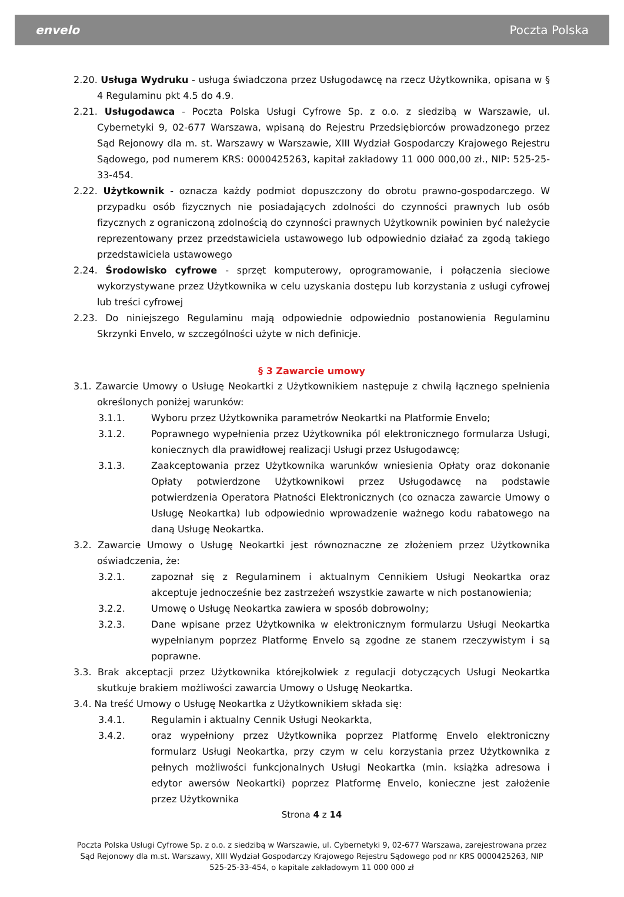envelo Poczta Polska
2.20. Usługa Wydruku - usługa świadczona przez Usługodawcę na rzecz Użytkownika, opisana w § 4 Regulaminu pkt 4.5 do 4.9.
2.21. Usługodawca - Poczta Polska Usługi Cyfrowe Sp. z o.o. z siedzibą w Warszawie, ul. Cybernetyki 9, 02-677 Warszawa, wpisaną do Rejestru Przedsiębiorców prowadzonego przez Sąd Rejonowy dla m. st. Warszawy w Warszawie, XIII Wydział Gospodarczy Krajowego Rejestru Sądowego, pod numerem KRS: 0000425263, kapitał zakładowy 11 000 000,00 zł., NIP: 525-25-33-454.
2.22. Użytkownik - oznacza każdy podmiot dopuszczony do obrotu prawno-gospodarczego. W przypadku osób fizycznych nie posiadających zdolności do czynności prawnych lub osób fizycznych z ograniczoną zdolnością do czynności prawnych Użytkownik powinien być należycie reprezentowany przez przedstawiciela ustawowego lub odpowiednio działać za zgodą takiego przedstawiciela ustawowego
2.24. Środowisko cyfrowe - sprzęt komputerowy, oprogramowanie, i połączenia sieciowe wykorzystywane przez Użytkownika w celu uzyskania dostępu lub korzystania z usługi cyfrowej lub treści cyfrowej
2.23. Do niniejszego Regulaminu mają odpowiednie odpowiednio postanowienia Regulaminu Skrzynki Envelo, w szczególności użyte w nich definicje.
§ 3 Zawarcie umowy
3.1. Zawarcie Umowy o Usługę Neokartki z Użytkownikiem następuje z chwilą łącznego spełnienia określonych poniżej warunków:
3.1.1. Wyboru przez Użytkownika parametrów Neokartki na Platformie Envelo;
3.1.2. Poprawnego wypełnienia przez Użytkownika pól elektronicznego formularza Usługi, koniecznych dla prawidłowej realizacji Usługi przez Usługodawcę;
3.1.3. Zaakceptowania przez Użytkownika warunków wniesienia Opłaty oraz dokonanie Opłaty potwierdzone Użytkownikowi przez Usługodawcę na podstawie potwierdzenia Operatora Płatności Elektronicznych (co oznacza zawarcie Umowy o Usługę Neokartka) lub odpowiednio wprowadzenie ważnego kodu rabatowego na daną Usługę Neokartka.
3.2. Zawarcie Umowy o Usługę Neokartki jest równoznaczne ze złożeniem przez Użytkownika oświadczenia, że:
3.2.1. zapoznał się z Regulaminem i aktualnym Cennikiem Usługi Neokartka oraz akceptuje jednocześnie bez zastrzeżeń wszystkie zawarte w nich postanowienia;
3.2.2. Umowę o Usługę Neokartka zawiera w sposób dobrowolny;
3.2.3. Dane wpisane przez Użytkownika w elektronicznym formularzu Usługi Neokartka wypełnianym poprzez Platformę Envelo są zgodne ze stanem rzeczywistym i są poprawne.
3.3. Brak akceptacji przez Użytkownika którejkolwiek z regulacji dotyczących Usługi Neokartka skutkuje brakiem możliwości zawarcia Umowy o Usługę Neokartka.
3.4. Na treść Umowy o Usługę Neokartka z Użytkownikiem składa się:
3.4.1. Regulamin i aktualny Cennik Usługi Neokarkta,
3.4.2. oraz wypełniony przez Użytkownika poprzez Platformę Envelo elektroniczny formularz Usługi Neokartka, przy czym w celu korzystania przez Użytkownika z pełnych możliwości funkcjonalnych Usługi Neokartka (min. książka adresowa i edytor awersów Neokartki) poprzez Platformę Envelo, konieczne jest założenie przez Użytkownika
Strona 4 z 14
Poczta Polska Usługi Cyfrowe Sp. z o.o. z siedzibą w Warszawie, ul. Cybernetyki 9, 02-677 Warszawa, zarejestrowana przez Sąd Rejonowy dla m.st. Warszawy, XIII Wydział Gospodarczy Krajowego Rejestru Sądowego pod nr KRS 0000425263, NIP 525-25-33-454, o kapitale zakładowym 11 000 000 zł